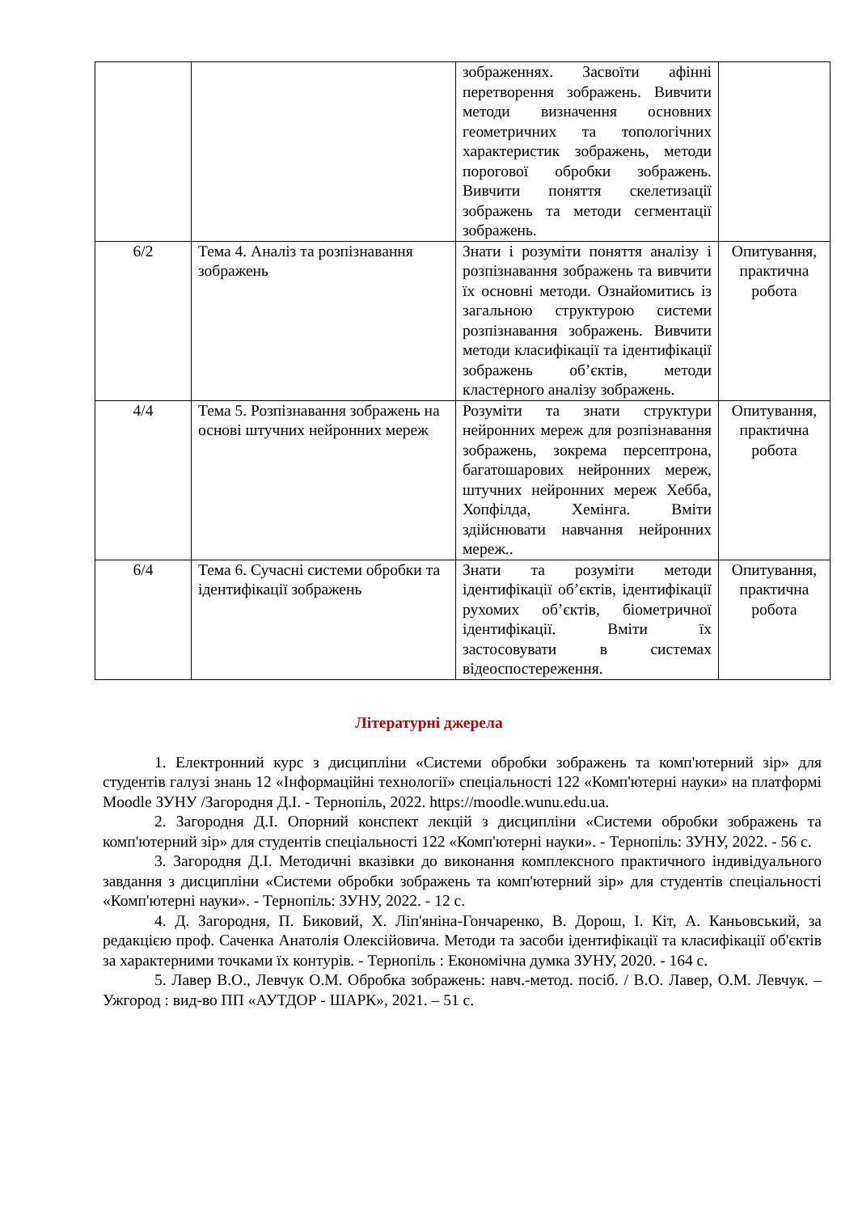| | | зображеннях. Засвоїти афінні перетворення зображень. Вивчити методи визначення основних геометричних та топологічних характеристик зображень, методи порогової обробки зображень. Вивчити поняття скелетизації зображень та методи сегментації зображень. | |
| 6/2 | Тема 4. Аналіз та розпізнавання зображень | Знати і розуміти поняття аналізу і розпізнавання зображень та вивчити їх основні методи. Ознайомитись із загальною структурою системи розпізнавання зображень. Вивчити методи класифікації та ідентифікації зображень об’єктів, методи кластерного аналізу зображень. | Опитування, практична робота |
| 4/4 | Тема 5. Розпізнавання зображень на основі штучних нейронних мереж | Розуміти та знати структури нейронних мереж для розпізнавання зображень, зокрема персептрона, багатошарових нейронних мереж, штучних нейронних мереж Хебба, Хопфілда, Хемінга. Вміти здійснювати навчання нейронних мереж.. | Опитування, практична робота |
| 6/4 | Тема 6. Сучасні системи обробки та ідентифікації зображень | Знати та розуміти методи ідентифікації об’єктів, ідентифікації рухомих об’єктів, біометричної ідентифікації. Вміти їх застосовувати в системах відеоспостереження. | Опитування, практична робота |
Літературні джерела
1. Електронний курс з дисципліни «Системи обробки зображень та комп'ютерний зір» для студентів галузі знань 12 «Інформаційні технології» спеціальності 122 «Комп'ютерні науки» на платформі Moodle ЗУНУ /Загородня Д.І. - Тернопіль, 2022. https://moodle.wunu.edu.ua.
2. Загородня Д.І. Опорний конспект лекцій з дисципліни «Системи обробки зображень та комп'ютерний зір» для студентів спеціальності 122 «Комп'ютерні науки». - Тернопіль: ЗУНУ, 2022. - 56 с.
3. Загородня Д.І. Методичні вказівки до виконання комплексного практичного індивідуального завдання з дисципліни «Системи обробки зображень та комп'ютерний зір» для студентів спеціальності «Комп'ютерні науки». - Тернопіль: ЗУНУ, 2022. - 12 с.
4. Д. Загородня, П. Биковий, Х. Ліп'яніна-Гончаренко, В. Дорош, І. Кіт, А. Каньовський, за редакцією проф. Саченка Анатолія Олексійовича. Методи та засоби ідентифікації та класифікації об'єктів за характерними точками їх контурів. - Тернопіль : Економічна думка ЗУНУ, 2020. - 164 с.
5. Лавер В.О., Левчук О.М. Обробка зображень: навч.-метод. посіб. / В.О. Лавер, О.М. Левчук. – Ужгород : вид-во ПП «АУТДОР - ШАРК», 2021. – 51 с.